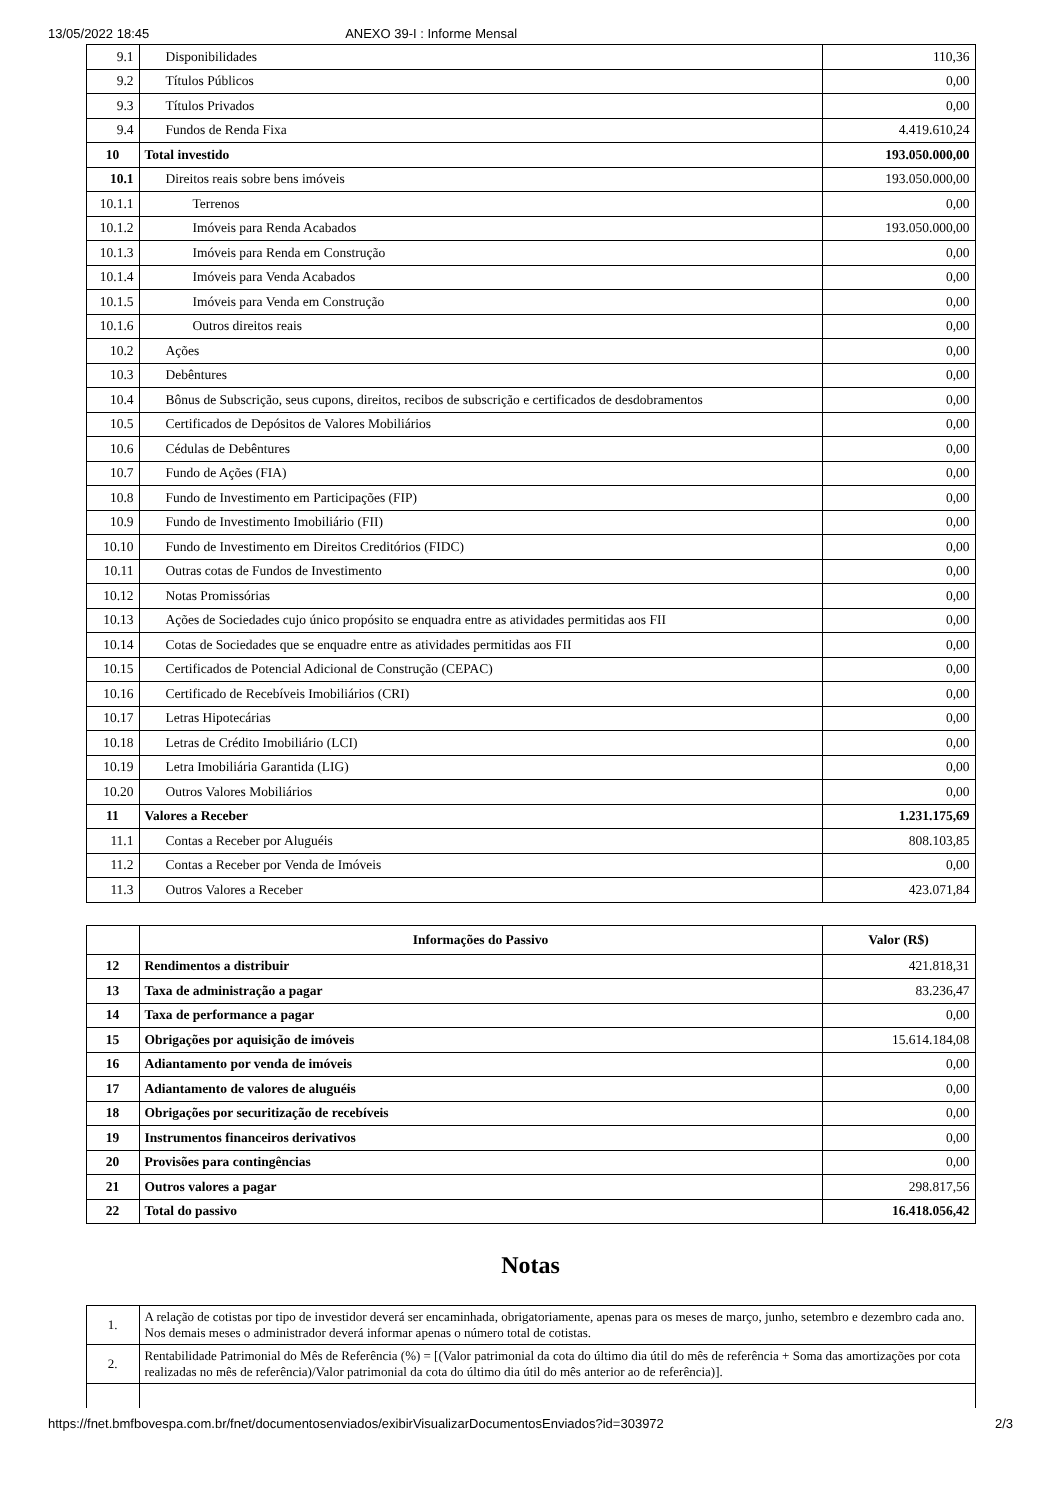13/05/2022 18:45 ANEXO 39-I : Informe Mensal
| 9.1 | Disponibilidades | 110,36 |
| 9.2 | Títulos Públicos | 0,00 |
| 9.3 | Títulos Privados | 0,00 |
| 9.4 | Fundos de Renda Fixa | 4.419.610,24 |
| 10 | Total investido | 193.050.000,00 |
| 10.1 | Direitos reais sobre bens imóveis | 193.050.000,00 |
| 10.1.1 | Terrenos | 0,00 |
| 10.1.2 | Imóveis para Renda Acabados | 193.050.000,00 |
| 10.1.3 | Imóveis para Renda em Construção | 0,00 |
| 10.1.4 | Imóveis para Venda Acabados | 0,00 |
| 10.1.5 | Imóveis para Venda em Construção | 0,00 |
| 10.1.6 | Outros direitos reais | 0,00 |
| 10.2 | Ações | 0,00 |
| 10.3 | Debêntures | 0,00 |
| 10.4 | Bônus de Subscrição, seus cupons, direitos, recibos de subscrição e certificados de desdobramentos | 0,00 |
| 10.5 | Certificados de Depósitos de Valores Mobiliários | 0,00 |
| 10.6 | Cédulas de Debêntures | 0,00 |
| 10.7 | Fundo de Ações (FIA) | 0,00 |
| 10.8 | Fundo de Investimento em Participações (FIP) | 0,00 |
| 10.9 | Fundo de Investimento Imobiliário (FII) | 0,00 |
| 10.10 | Fundo de Investimento em Direitos Creditórios (FIDC) | 0,00 |
| 10.11 | Outras cotas de Fundos de Investimento | 0,00 |
| 10.12 | Notas Promissórias | 0,00 |
| 10.13 | Ações de Sociedades cujo único propósito se enquadra entre as atividades permitidas aos FII | 0,00 |
| 10.14 | Cotas de Sociedades que se enquadre entre as atividades permitidas aos FII | 0,00 |
| 10.15 | Certificados de Potencial Adicional de Construção (CEPAC) | 0,00 |
| 10.16 | Certificado de Recebíveis Imobiliários (CRI) | 0,00 |
| 10.17 | Letras Hipotecárias | 0,00 |
| 10.18 | Letras de Crédito Imobiliário (LCI) | 0,00 |
| 10.19 | Letra Imobiliária Garantida (LIG) | 0,00 |
| 10.20 | Outros Valores Mobiliários | 0,00 |
| 11 | Valores a Receber | 1.231.175,69 |
| 11.1 | Contas a Receber por Aluguéis | 808.103,85 |
| 11.2 | Contas a Receber por Venda de Imóveis | 0,00 |
| 11.3 | Outros Valores a Receber | 423.071,84 |
| | Informações do Passivo | Valor (R$) |
| --- | --- | --- |
| 12 | Rendimentos a distribuir | 421.818,31 |
| 13 | Taxa de administração a pagar | 83.236,47 |
| 14 | Taxa de performance a pagar | 0,00 |
| 15 | Obrigações por aquisição de imóveis | 15.614.184,08 |
| 16 | Adiantamento por venda de imóveis | 0,00 |
| 17 | Adiantamento de valores de aluguéis | 0,00 |
| 18 | Obrigações por securitização de recebíveis | 0,00 |
| 19 | Instrumentos financeiros derivativos | 0,00 |
| 20 | Provisões para contingências | 0,00 |
| 21 | Outros valores a pagar | 298.817,56 |
| 22 | Total do passivo | 16.418.056,42 |
Notas
| 1. | A relação de cotistas por tipo de investidor deverá ser encaminhada, obrigatoriamente, apenas para os meses de março, junho, setembro e dezembro cada ano. Nos demais meses o administrador deverá informar apenas o número total de cotistas. |
| 2. | Rentabilidade Patrimonial do Mês de Referência (%) = [(Valor patrimonial da cota do último dia útil do mês de referência + Soma das amortizações por cota realizadas no mês de referência)/Valor patrimonial da cota do último dia útil do mês anterior ao de referência)]. |
https://fnet.bmfbovespa.com.br/fnet/documentosenviados/exibirVisualizarDocumentosEnviados?id=303972 2/3